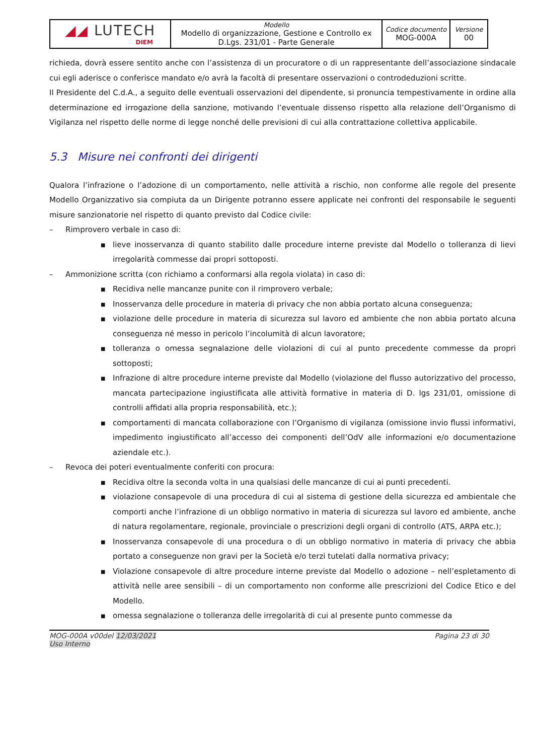| ◢◢ LUTECH DIEM | Modello Modello di organizzazione, Gestione e Controllo ex D.Lgs. 231/01 - Parte Generale | Codice documento MOG-000A | Versione 00 |
richieda, dovrà essere sentito anche con l’assistenza di un procuratore o di un rappresentante dell’associazione sindacale cui egli aderisce o conferisce mandato e/o avrà la facoltà di presentare osservazioni o controdeduzioni scritte.
Il Presidente del C.d.A., a seguito delle eventuali osservazioni del dipendente, si pronuncia tempestivamente in ordine alla determinazione ed irrogazione della sanzione, motivando l’eventuale dissenso rispetto alla relazione dell’Organismo di Vigilanza nel rispetto delle norme di legge nonché delle previsioni di cui alla contrattazione collettiva applicabile.
5.3 Misure nei confronti dei dirigenti
Qualora l’infrazione o l’adozione di un comportamento, nelle attività a rischio, non conforme alle regole del presente Modello Organizzativo sia compiuta da un Dirigente potranno essere applicate nei confronti del responsabile le seguenti misure sanzionatorie nel rispetto di quanto previsto dal Codice civile:
– Rimprovero verbale in caso di:
■
lieve inosservanza di quanto stabilito dalle procedure interne previste dal Modello o tolleranza di lievi irregolarità commesse dai propri sottoposti.
– Ammonizione scritta (con richiamo a conformarsi alla regola violata) in caso di:
■
Recidiva nelle mancanze punite con il rimprovero verbale;
■
Inosservanza delle procedure in materia di privacy che non abbia portato alcuna conseguenza;
■
violazione delle procedure in materia di sicurezza sul lavoro ed ambiente che non abbia portato alcuna conseguenza né messo in pericolo l’incolumità di alcun lavoratore;
■
tolleranza o omessa segnalazione delle violazioni di cui al punto precedente commesse da propri sottoposti;
■
Infrazione di altre procedure interne previste dal Modello (violazione del flusso autorizzativo del processo, mancata partecipazione ingiustificata alle attività formative in materia di D. lgs 231/01, omissione di controlli affidati alla propria responsabilità, etc.);
■
comportamenti di mancata collaborazione con l’Organismo di vigilanza (omissione invio flussi informativi, impedimento ingiustificato all’accesso dei componenti dell’OdV alle informazioni e/o documentazione aziendale etc.).
– Revoca dei poteri eventualmente conferiti con procura:
■
Recidiva oltre la seconda volta in una qualsiasi delle mancanze di cui ai punti precedenti.
■
violazione consapevole di una procedura di cui al sistema di gestione della sicurezza ed ambientale che comporti anche l’infrazione di un obbligo normativo in materia di sicurezza sul lavoro ed ambiente, anche di natura regolamentare, regionale, provinciale o prescrizioni degli organi di controllo (ATS, ARPA etc.);
■
Inosservanza consapevole di una procedura o di un obbligo normativo in materia di privacy che abbia portato a conseguenze non gravi per la Società e/o terzi tutelati dalla normativa privacy;
■
Violazione consapevole di altre procedure interne previste dal Modello o adozione – nell’espletamento di attività nelle aree sensibili – di un comportamento non conforme alle prescrizioni del Codice Etico e del Modello.
■
omessa segnalazione o tolleranza delle irregolarità di cui al presente punto commesse da
MOG-000A v00del 12/03/2021
Uso Interno
Pagina 23 di 30